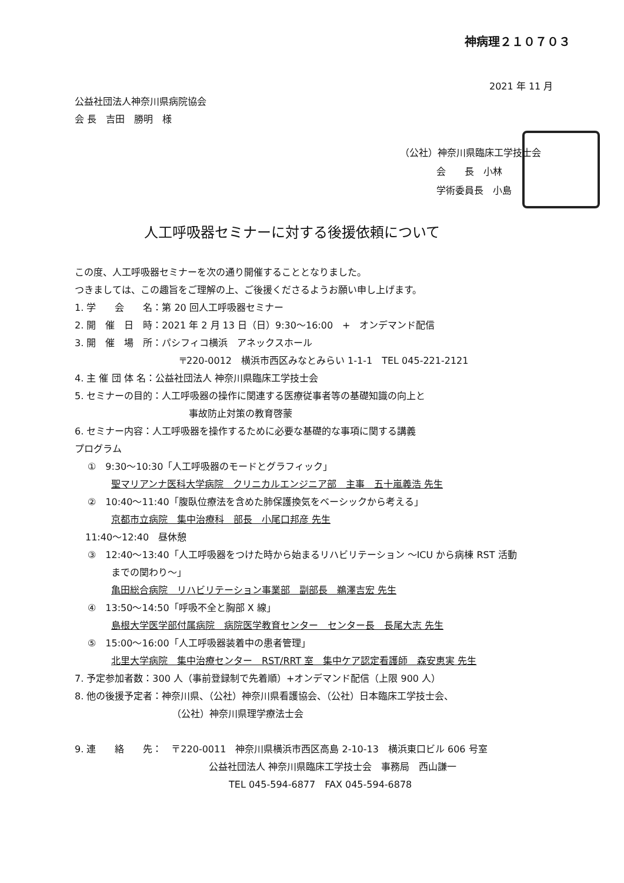神病理２１０７０３
2021 年 11 月
公益社団法人神奈川県病院協会
会 長　吉田　勝明　様
（公社）神奈川県臨床工学技士会
会　　長　小林
学術委員長　小島
人工呼吸器セミナーに対する後援依頼について
この度、人工呼吸器セミナーを次の通り開催することとなりました。
つきましては、この趣旨をご理解の上、ご後援くださるようお願い申し上げます。
1. 学　　会　　名：第 20 回人工呼吸器セミナー
2. 開　催　日　時：2021 年 2 月 13 日（日）9:30～16:00　+　オンデマンド配信
3. 開　催　場　所：パシフィコ横浜　アネックスホール
〒220-0012　横浜市西区みなとみらい 1-1-1　TEL 045-221-2121
4. 主 催 団 体 名：公益社団法人 神奈川県臨床工学技士会
5. セミナーの目的：人工呼吸器の操作に関連する医療従事者等の基礎知識の向上と
事故防止対策の教育啓蒙
6. セミナー内容：人工呼吸器を操作するために必要な基礎的な事項に関する講義
プログラム
①　9:30～10:30「人工呼吸器のモードとグラフィック」
聖マリアンナ医科大学病院　クリニカルエンジニア部　主事　五十嵐義浩 先生
②　10:40～11:40「腹臥位療法を含めた肺保護換気をベーシックから考える」
京都市立病院　集中治療科　部長　小尾口邦彦 先生
11:40～12:40　昼休憩
③　12:40～13:40「人工呼吸器をつけた時から始まるリハビリテーション ～ICU から病棟 RST 活動
までの関わり～」
亀田総合病院　リハビリテーション事業部　副部長　鵜澤吉宏 先生
④　13:50～14:50「呼吸不全と胸部 X 線」
島根大学医学部付属病院　病院医学教育センター　センター長　長尾大志 先生
⑤　15:00～16:00「人工呼吸器装着中の患者管理」
北里大学病院　集中治療センター　RST/RRT 室　集中ケア認定看護師　森安恵実 先生
7. 予定参加者数：300 人（事前登録制で先着順）+オンデマンド配信（上限 900 人）
8. 他の後援予定者：神奈川県、（公社）神奈川県看護協会、（公社）日本臨床工学技士会、
（公社）神奈川県理学療法士会
9. 連　　絡　　先：　〒220-0011　神奈川県横浜市西区高島 2-10-13　横浜東口ビル 606 号室
公益社団法人 神奈川県臨床工学技士会　事務局　西山謙一
TEL 045-594-6877　FAX 045-594-6878